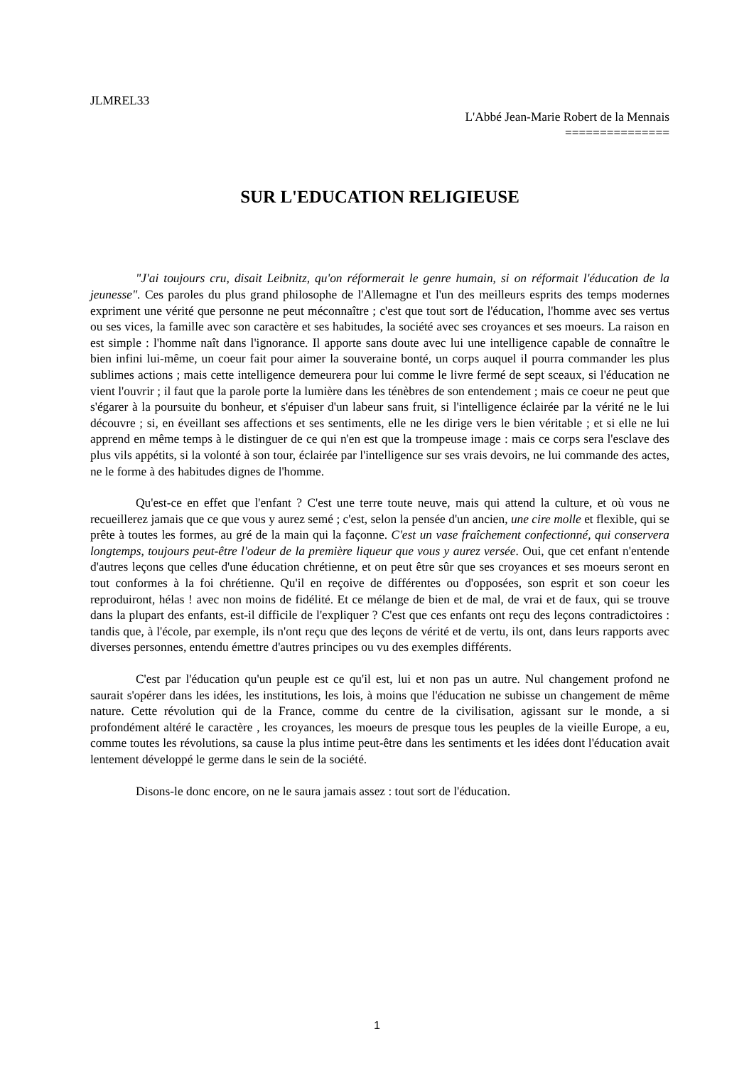JLMREL33
L'Abbé Jean-Marie Robert de la Mennais
===============
SUR L'EDUCATION RELIGIEUSE
"J'ai toujours cru, disait Leibnitz, qu'on réformerait le genre humain, si on réformait l'éducation de la jeunesse". Ces paroles du plus grand philosophe de l'Allemagne et l'un des meilleurs esprits des temps modernes expriment une vérité que personne ne peut méconnaître ; c'est que tout sort de l'éducation, l'homme avec ses vertus ou ses vices, la famille avec son caractère et ses habitudes, la société avec ses croyances et ses moeurs. La raison en est simple : l'homme naît dans l'ignorance. Il apporte sans doute avec lui une intelligence capable de connaître le bien infini lui-même, un coeur fait pour aimer la souveraine bonté, un corps auquel il pourra commander les plus sublimes actions ; mais cette intelligence demeurera pour lui comme le livre fermé de sept sceaux, si l'éducation ne vient l'ouvrir ; il faut que la parole porte la lumière dans les ténèbres de son entendement ; mais ce coeur ne peut que s'égarer à la poursuite du bonheur, et s'épuiser d'un labeur sans fruit, si l'intelligence éclairée par la vérité ne le lui découvre ; si, en éveillant ses affections et ses sentiments, elle ne les dirige vers le bien véritable ; et si elle ne lui apprend en même temps à le distinguer de ce qui n'en est que la trompeuse image : mais ce corps sera l'esclave des plus vils appétits, si la volonté à son tour, éclairée par l'intelligence sur ses vrais devoirs, ne lui commande des actes, ne le forme à des habitudes dignes de l'homme.
Qu'est-ce en effet que l'enfant ? C'est une terre toute neuve, mais qui attend la culture, et où vous ne recueillerez jamais que ce que vous y aurez semé ; c'est, selon la pensée d'un ancien, une cire molle et flexible, qui se prête à toutes les formes, au gré de la main qui la façonne. C'est un vase fraîchement confectionné, qui conservera longtemps, toujours peut-être l'odeur de la première liqueur que vous y aurez versée. Oui, que cet enfant n'entende d'autres leçons que celles d'une éducation chrétienne, et on peut être sûr que ses croyances et ses moeurs seront en tout conformes à la foi chrétienne. Qu'il en reçoive de différentes ou d'opposées, son esprit et son coeur les reproduiront, hélas ! avec non moins de fidélité. Et ce mélange de bien et de mal, de vrai et de faux, qui se trouve dans la plupart des enfants, est-il difficile de l'expliquer ? C'est que ces enfants ont reçu des leçons contradictoires : tandis que, à l'école, par exemple, ils n'ont reçu que des leçons de vérité et de vertu, ils ont, dans leurs rapports avec diverses personnes, entendu émettre d'autres principes ou vu des exemples différents.
C'est par l'éducation qu'un peuple est ce qu'il est, lui et non pas un autre. Nul changement profond ne saurait s'opérer dans les idées, les institutions, les lois, à moins que l'éducation ne subisse un changement de même nature. Cette révolution qui de la France, comme du centre de la civilisation, agissant sur le monde, a si profondément altéré le caractère , les croyances, les moeurs de presque tous les peuples de la vieille Europe, a eu, comme toutes les révolutions, sa cause la plus intime peut-être dans les sentiments et les idées dont l'éducation avait lentement développé le germe dans le sein de la société.
Disons-le donc encore, on ne le saura jamais assez : tout sort de l'éducation.
1